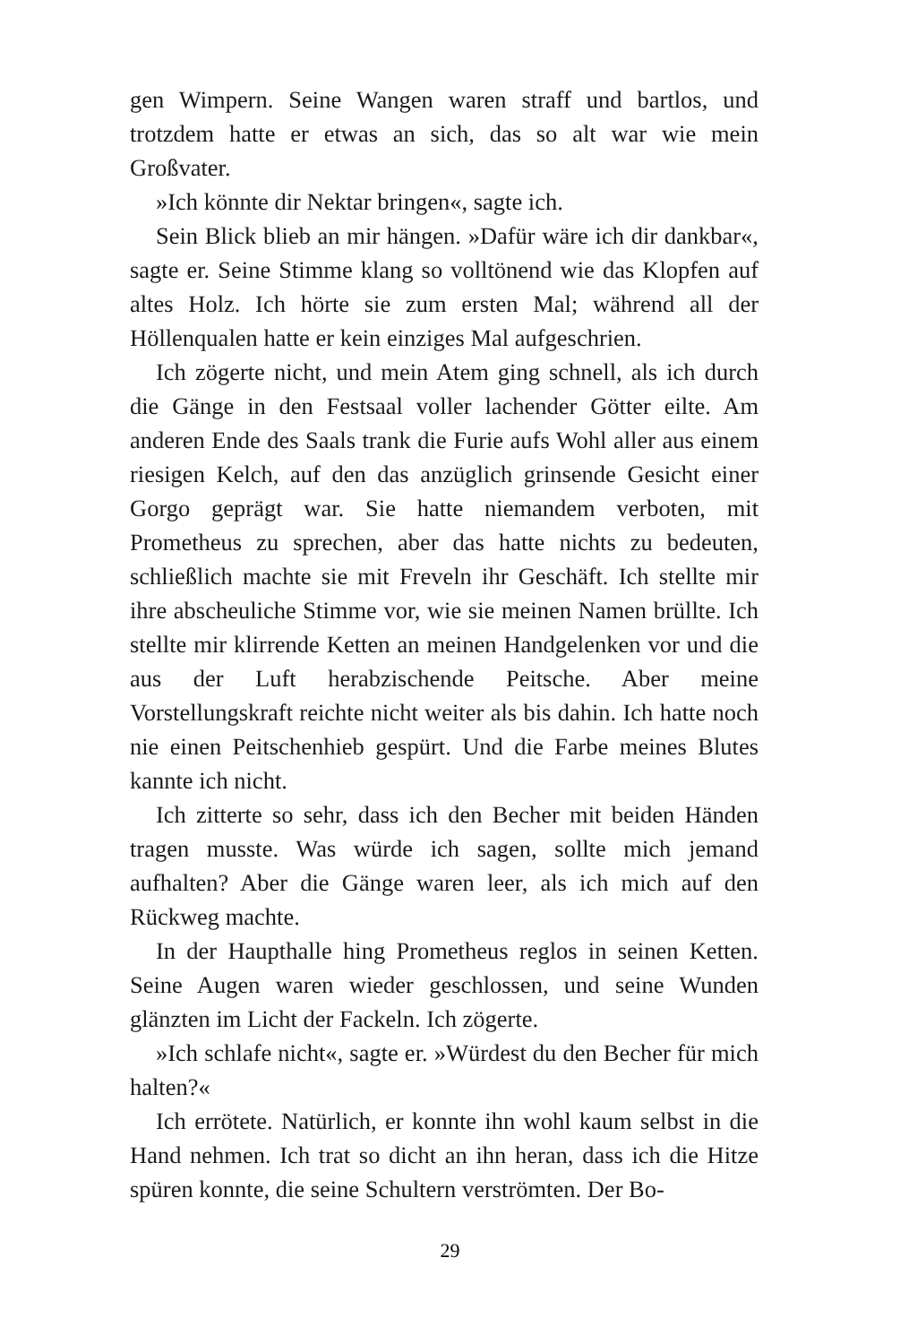gen Wimpern. Seine Wangen waren straff und bartlos, und trotzdem hatte er etwas an sich, das so alt war wie mein Großvater.
»Ich könnte dir Nektar bringen«, sagte ich.
Sein Blick blieb an mir hängen. »Dafür wäre ich dir dankbar«, sagte er. Seine Stimme klang so volltönend wie das Klopfen auf altes Holz. Ich hörte sie zum ersten Mal; während all der Höllenqualen hatte er kein einziges Mal aufgeschrien.
Ich zögerte nicht, und mein Atem ging schnell, als ich durch die Gänge in den Festsaal voller lachender Götter eilte. Am anderen Ende des Saals trank die Furie aufs Wohl aller aus einem riesigen Kelch, auf den das anzüglich grinsende Gesicht einer Gorgo geprägt war. Sie hatte niemandem verboten, mit Prometheus zu sprechen, aber das hatte nichts zu bedeuten, schließlich machte sie mit Freveln ihr Geschäft. Ich stellte mir ihre abscheuliche Stimme vor, wie sie meinen Namen brüllte. Ich stellte mir klirrende Ketten an meinen Handgelenken vor und die aus der Luft herabzischende Peitsche. Aber meine Vorstellungskraft reichte nicht weiter als bis dahin. Ich hatte noch nie einen Peitschenhieb gespürt. Und die Farbe meines Blutes kannte ich nicht.
Ich zitterte so sehr, dass ich den Becher mit beiden Händen tragen musste. Was würde ich sagen, sollte mich jemand aufhalten? Aber die Gänge waren leer, als ich mich auf den Rückweg machte.
In der Haupthalle hing Prometheus reglos in seinen Ketten. Seine Augen waren wieder geschlossen, und seine Wunden glänzten im Licht der Fackeln. Ich zögerte.
»Ich schlafe nicht«, sagte er. »Würdest du den Becher für mich halten?«
Ich errötete. Natürlich, er konnte ihn wohl kaum selbst in die Hand nehmen. Ich trat so dicht an ihn heran, dass ich die Hitze spüren konnte, die seine Schultern verströmten. Der Bo-
29